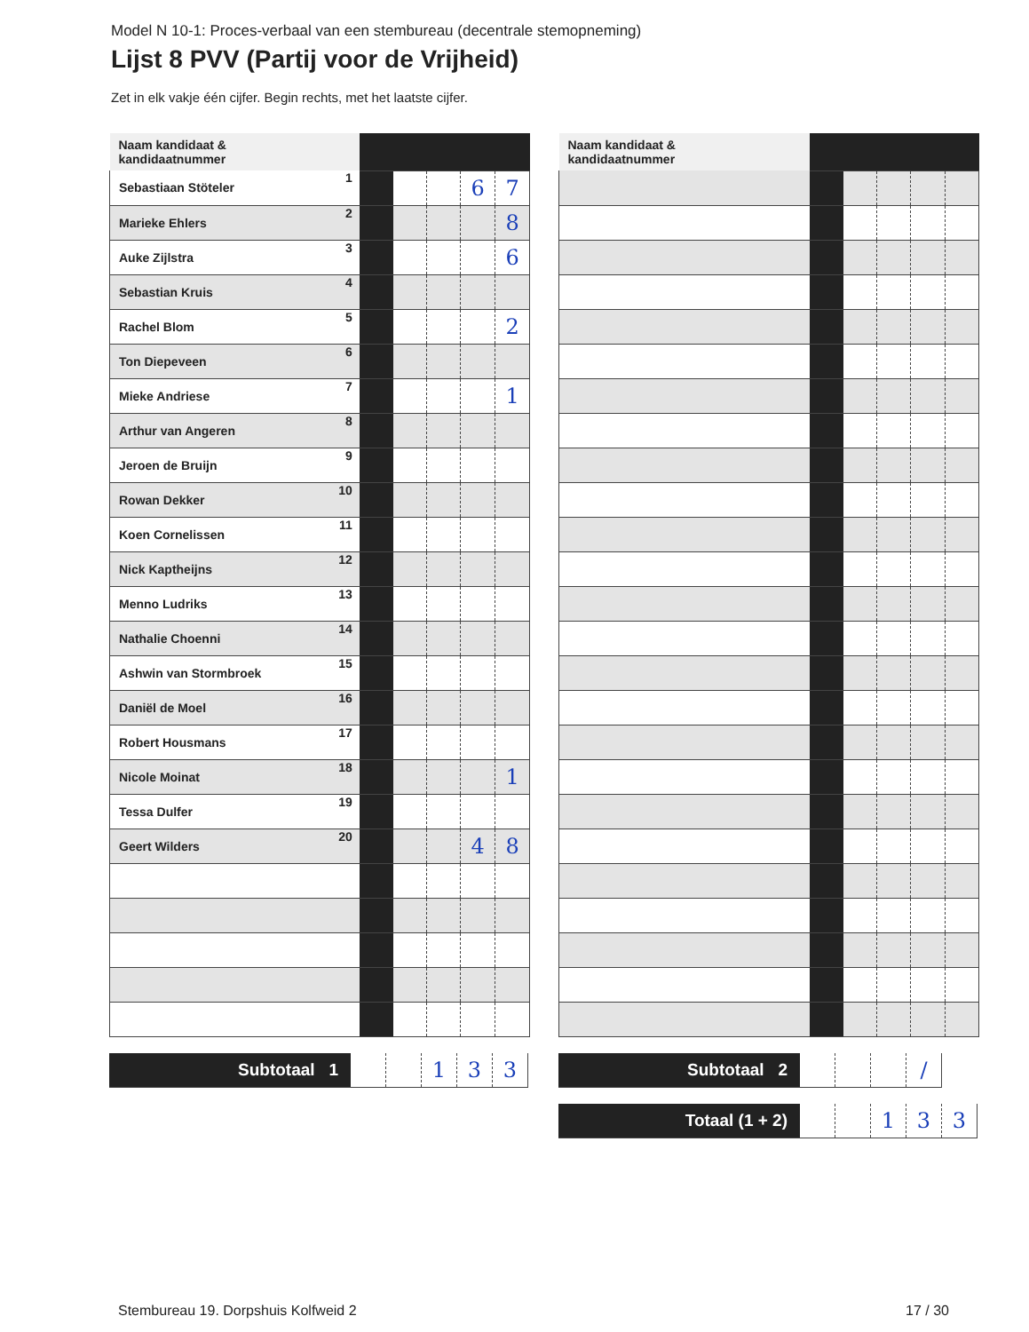Model N 10-1: Proces-verbaal van een stembureau (decentrale stemopneming)
Lijst 8 PVV (Partij voor de Vrijheid)
Zet in elk vakje één cijfer. Begin rechts, met het laatste cijfer.
| Naam kandidaat & kandidaatnummer | | | | | | |
| Sebastiaan Stöteler | 1 | | | | 6 | 7 |
| Marieke Ehlers | 2 | | | | | 8 |
| Auke Zijlstra | 3 | | | | | 6 |
| Sebastian Kruis | 4 | | | | | |
| Rachel Blom | 5 | | | | | 2 |
| Ton Diepeveen | 6 | | | | | |
| Mieke Andriese | 7 | | | | | 1 |
| Arthur van Angeren | 8 | | | | | |
| Jeroen de Bruijn | 9 | | | | | |
| Rowan Dekker | 10 | | | | | |
| Koen Cornelissen | 11 | | | | | |
| Nick Kaptheijns | 12 | | | | | |
| Menno Ludriks | 13 | | | | | |
| Nathalie Choenni | 14 | | | | | |
| Ashwin van Stormbroek | 15 | | | | | |
| Daniël de Moel | 16 | | | | | |
| Robert Housmans | 17 | | | | | |
| Nicole Moinat | 18 | | | | | 1 |
| Tessa Dulfer | 19 | | | | | |
| Geert Wilders | 20 | | | | 4 | 8 |
| Subtotaal 1 | | | 1 | 3 | 3 |
| Naam kandidaat & kandidaatnummer | | | | | | |
| Subtotaal 2 | | | | / |
| Totaal (1 + 2) | | | 1 | 3 | 3 |
Stembureau 19. Dorpshuis Kolfweid 2
17 / 30